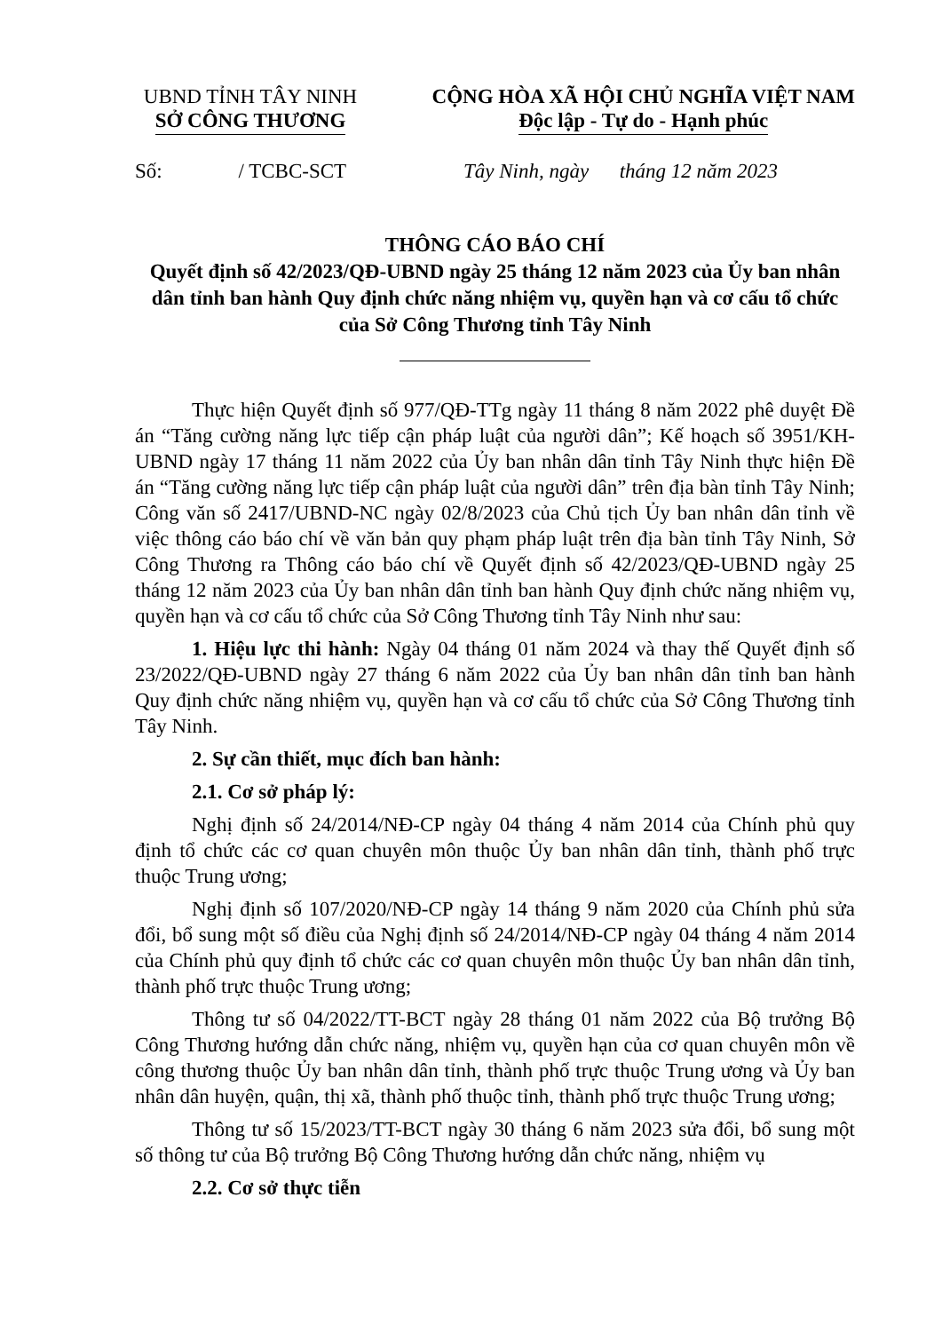UBND TỈNH TÂY NINH
SỞ CÔNG THƯƠNG
CỘNG HÒA XÃ HỘI CHỦ NGHĨA VIỆT NAM
Độc lập - Tự do - Hạnh phúc
Số: / TCBC-SCT Tây Ninh, ngày tháng 12 năm 2023
THÔNG CÁO BÁO CHÍ
Quyết định số 42/2023/QĐ-UBND ngày 25 tháng 12 năm 2023 của Ủy ban nhân dân tỉnh ban hành Quy định chức năng nhiệm vụ, quyền hạn và cơ cấu tổ chức của Sở Công Thương tỉnh Tây Ninh
Thực hiện Quyết định số 977/QĐ-TTg ngày 11 tháng 8 năm 2022 phê duyệt Đề án “Tăng cường năng lực tiếp cận pháp luật của người dân”; Kế hoạch số 3951/KH-UBND ngày 17 tháng 11 năm 2022 của Ủy ban nhân dân tỉnh Tây Ninh thực hiện Đề án “Tăng cường năng lực tiếp cận pháp luật của người dân” trên địa bàn tỉnh Tây Ninh; Công văn số 2417/UBND-NC ngày 02/8/2023 của Chủ tịch Ủy ban nhân dân tỉnh về việc thông cáo báo chí về văn bản quy phạm pháp luật trên địa bàn tỉnh Tây Ninh, Sở Công Thương ra Thông cáo báo chí về Quyết định số 42/2023/QĐ-UBND ngày 25 tháng 12 năm 2023 của Ủy ban nhân dân tỉnh ban hành Quy định chức năng nhiệm vụ, quyền hạn và cơ cấu tổ chức của Sở Công Thương tỉnh Tây Ninh như sau:
1. Hiệu lực thi hành: Ngày 04 tháng 01 năm 2024 và thay thế Quyết định số 23/2022/QĐ-UBND ngày 27 tháng 6 năm 2022 của Ủy ban nhân dân tỉnh ban hành Quy định chức năng nhiệm vụ, quyền hạn và cơ cấu tổ chức của Sở Công Thương tỉnh Tây Ninh.
2. Sự cần thiết, mục đích ban hành:
2.1. Cơ sở pháp lý:
Nghị định số 24/2014/NĐ-CP ngày 04 tháng 4 năm 2014 của Chính phủ quy định tổ chức các cơ quan chuyên môn thuộc Ủy ban nhân dân tỉnh, thành phố trực thuộc Trung ương;
Nghị định số 107/2020/NĐ-CP ngày 14 tháng 9 năm 2020 của Chính phủ sửa đổi, bổ sung một số điều của Nghị định số 24/2014/NĐ-CP ngày 04 tháng 4 năm 2014 của Chính phủ quy định tổ chức các cơ quan chuyên môn thuộc Ủy ban nhân dân tỉnh, thành phố trực thuộc Trung ương;
Thông tư số 04/2022/TT-BCT ngày 28 tháng 01 năm 2022 của Bộ trưởng Bộ Công Thương hướng dẫn chức năng, nhiệm vụ, quyền hạn của cơ quan chuyên môn về công thương thuộc Ủy ban nhân dân tỉnh, thành phố trực thuộc Trung ương và Ủy ban nhân dân huyện, quận, thị xã, thành phố thuộc tỉnh, thành phố trực thuộc Trung ương;
Thông tư số 15/2023/TT-BCT ngày 30 tháng 6 năm 2023 sửa đổi, bổ sung một số thông tư của Bộ trưởng Bộ Công Thương hướng dẫn chức năng, nhiệm vụ
2.2. Cơ sở thực tiễn